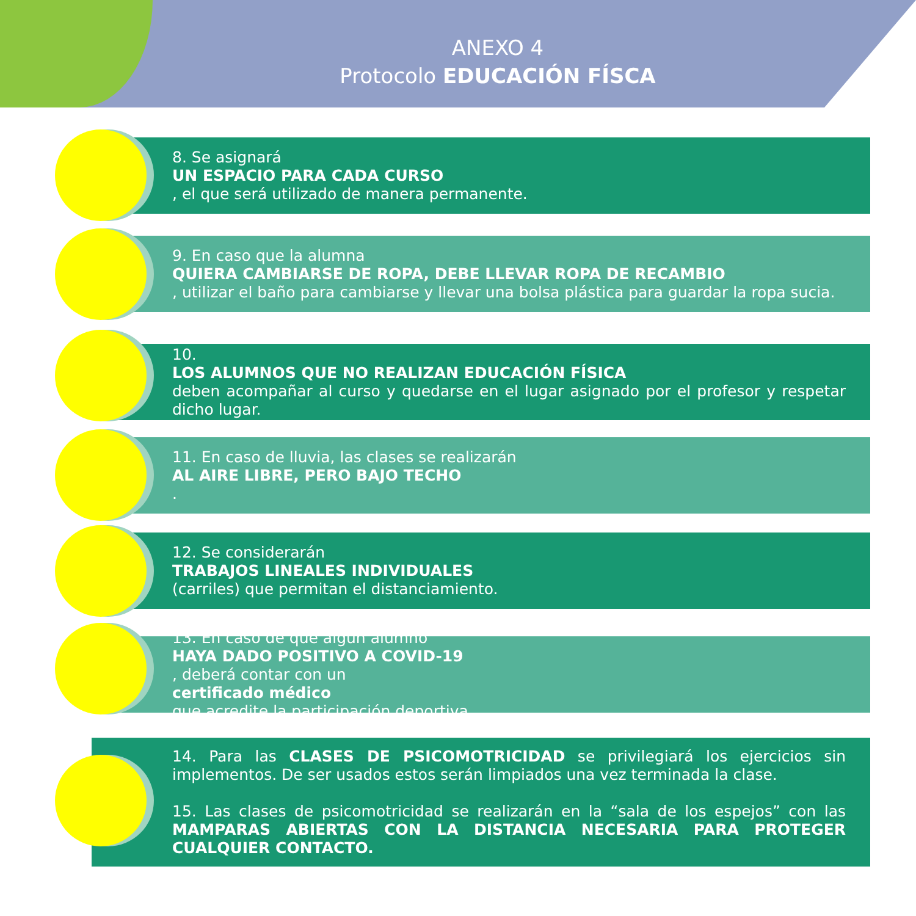ANEXO 4
Protocolo EDUCACIÓN FÍSCA
8. Se asignará
UN ESPACIO PARA CADA CURSO, el que será utilizado de manera permanente.
9. En caso que la alumna
QUIERA CAMBIARSE DE ROPA, DEBE LLEVAR ROPA DE RECAMBIO, utilizar el baño para cambiarse y llevar una bolsa plástica para guardar la ropa sucia.
10.
LOS ALUMNOS QUE NO REALIZAN EDUCACIÓN FÍSICA
deben acompañar al curso y quedarse en el lugar asignado por el profesor y respetar dicho lugar.
11. En caso de lluvia, las clases se realizarán
AL AIRE LIBRE, PERO BAJO TECHO.
12. Se considerarán
TRABAJOS LINEALES INDIVIDUALES
(carriles) que permitan el distanciamiento.
13. En caso de que algún alumno
HAYA DADO POSITIVO A COVID-19, deberá contar con un
certificado médico
que acredite la participación deportiva.
14. Para las CLASES DE PSICOMOTRICIDAD se privilegiará los ejercicios sin implementos. De ser usados estos serán limpiados una vez terminada la clase.
15. Las clases de psicomotricidad se realizarán en la “sala de los espejos” con las MAMPARAS ABIERTAS CON LA DISTANCIA NECESARIA PARA PROTEGER CUALQUIER CONTACTO.